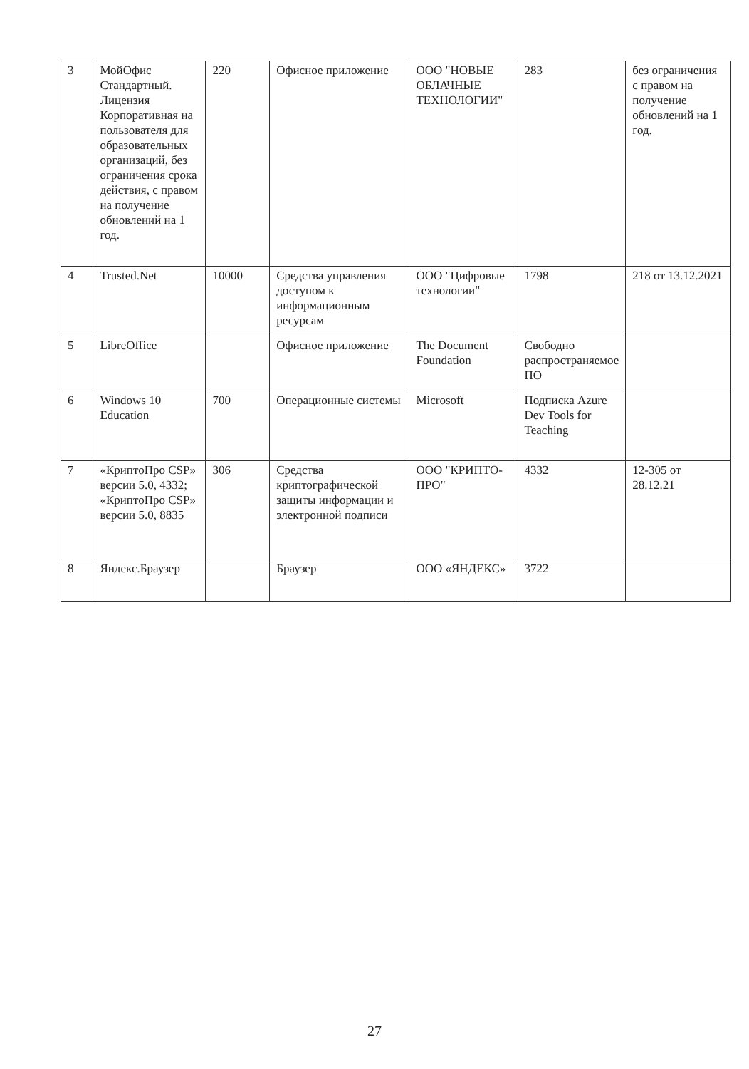| 3 | МойОфис Стандартный. Лицензия Корпоративная на пользователя для образовательных организаций, без ограничения срока действия, с правом на получение обновлений на 1 год. | 220 | Офисное приложение | ООО "НОВЫЕ ОБЛАЧНЫЕ ТЕХНОЛОГИИ" | 283 | без ограничения с правом на получение обновлений на 1 год. |
| 4 | Trusted.Net | 10000 | Средства управления доступом к информационным ресурсам | ООО "Цифровые технологии" | 1798 | 218 от 13.12.2021 |
| 5 | LibreOffice | | Офисное приложение | The Document Foundation | Свободно распространяемое ПО | |
| 6 | Windows 10 Education | 700 | Операционные системы | Microsoft | Подписка Azure Dev Tools for Teaching | |
| 7 | «КриптоПро CSP» версии 5.0, 4332; «КриптоПро CSP» версии 5.0, 8835 | 306 | Средства криптографической защиты информации и электронной подписи | ООО "КРИПТО-ПРО" | 4332 | 12-305 от 28.12.21 |
| 8 | Яндекс.Браузер | | Браузер | ООО «ЯНДЕКС» | 3722 | |
27